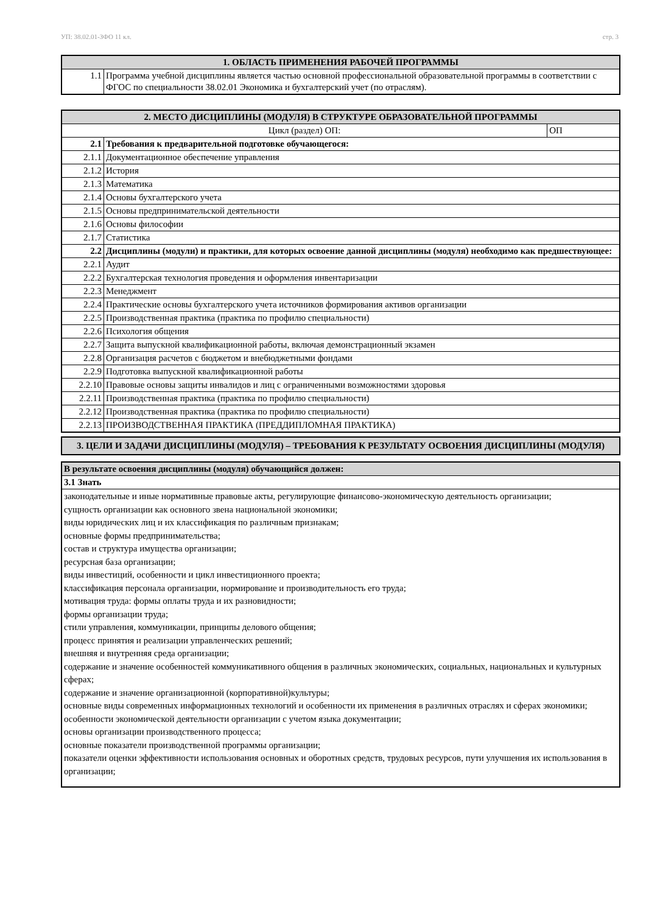УП: 38.02.01-ЗФО 11 кл. стр. 3
| 1. ОБЛАСТЬ ПРИМЕНЕНИЯ РАБОЧЕЙ ПРОГРАММЫ | |
| --- | --- |
| 1.1 | Программа учебной дисциплины является частью основной профессиональной образовательной программы в соответствии с ФГОС по специальности 38.02.01 Экономика и бухгалтерский учет (по отраслям). |
| 2. МЕСТО ДИСЦИПЛИНЫ (МОДУЛЯ) В СТРУКТУРЕ ОБРАЗОВАТЕЛЬНОЙ ПРОГРАММЫ | | |
| --- | --- | --- |
| Цикл (раздел) ОП: | | ОП |
| 2.1 | Требования к предварительной подготовке обучающегося: | |
| 2.1.1 | Документационное обеспечение управления | |
| 2.1.2 | История | |
| 2.1.3 | Математика | |
| 2.1.4 | Основы бухгалтерского учета | |
| 2.1.5 | Основы предпринимательской деятельности | |
| 2.1.6 | Основы философии | |
| 2.1.7 | Статистика | |
| 2.2 | Дисциплины (модули) и практики, для которых освоение данной дисциплины (модуля) необходимо как предшествующее: | |
| 2.2.1 | Аудит | |
| 2.2.2 | Бухгалтерская технология проведения и оформления инвентаризации | |
| 2.2.3 | Менеджмент | |
| 2.2.4 | Практические основы бухгалтерского учета источников формирования активов организации | |
| 2.2.5 | Производственная практика (практика по профилю специальности) | |
| 2.2.6 | Психология общения | |
| 2.2.7 | Защита выпускной квалификационной работы, включая демонстрационный экзамен | |
| 2.2.8 | Организация расчетов с бюджетом и внебюджетными фондами | |
| 2.2.9 | Подготовка выпускной квалификационной работы | |
| 2.2.10 | Правовые основы защиты инвалидов и лиц с ограниченными возможностями здоровья | |
| 2.2.11 | Производственная практика (практика по профилю специальности) | |
| 2.2.12 | Производственная практика (практика по профилю специальности) | |
| 2.2.13 | ПРОИЗВОДСТВЕННАЯ ПРАКТИКА (ПРЕДДИПЛОМНАЯ ПРАКТИКА) | |
| 3. ЦЕЛИ И ЗАДАЧИ ДИСЦИПЛИНЫ (МОДУЛЯ) – ТРЕБОВАНИЯ К РЕЗУЛЬТАТУ ОСВОЕНИЯ ДИСЦИПЛИНЫ (МОДУЛЯ) |
| --- |
| В результате освоения дисциплины (модуля) обучающийся должен: |
| --- |
| 3.1 Знать |
| законодательные и иные нормативные правовые акты, регулирующие финансово-экономическую деятельность организации; сущность организации как основного звена национальной экономики; виды юридических лиц и их классификация по различным признакам; основные формы предпринимательства; состав и структура имущества организации; ресурсная база организации; виды инвестиций, особенности и цикл инвестиционного проекта; классификация персонала организации, нормирование и производительность его труда; мотивация труда: формы оплаты труда и их разновидности; формы организации труда; стили управления, коммуникации, принципы делового общения; процесс принятия и реализации управленческих решений; внешняя и внутренняя среда организации; содержание и значение особенностей коммуникативного общения в различных экономических, социальных, национальных и культурных сферах; содержание и значение организационной (корпоративной)культуры; основные виды современных информационных технологий и особенности их применения в различных отраслях и сферах экономики; особенности экономической деятельности организации с учетом языка документации; основы организации производственного процесса; основные показатели производственной программы организации; показатели оценки эффективности использования основных и оборотных средств, трудовых ресурсов, пути улучшения их использования в организации; |